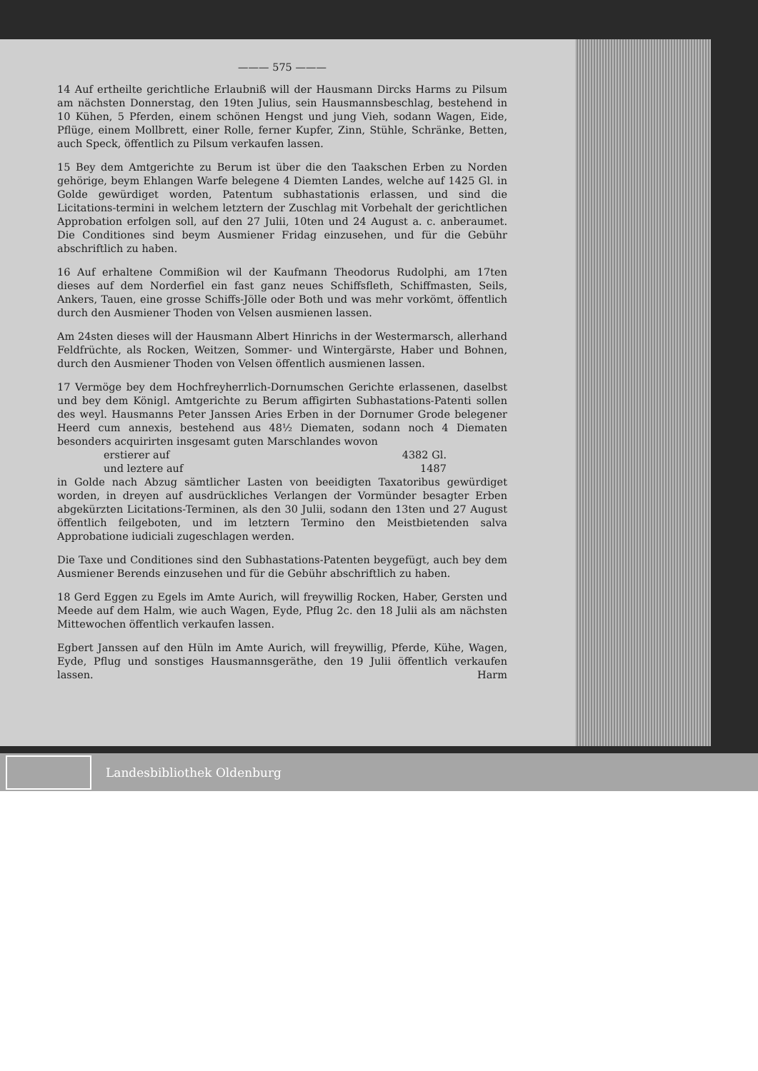——— 575 ———
14 Auf ertheilte gerichtliche Erlaubniß will der Hausmann Dircks Harms zu Pilsum am nächsten Donnerstag, den 19ten Julius, sein Hausmannsbeschlag, bestehend in 10 Kühen, 5 Pferden, einem schönen Hengst und jung Vieh, sodann Wagen, Eide, Pflüge, einem Mollbrett, einer Rolle, ferner Kupfer, Zinn, Stühle, Schränke, Betten, auch Speck, öffentlich zu Pilsum verkaufen lassen.
15 Bey dem Amtgerichte zu Berum ist über die den Taakschen Erben zu Norden gehörige, beym Ehlangen Warfe belegene 4 Diemten Landes, welche auf 1425 Gl. in Golde gewürdiget worden, Patentum subhastationis erlassen, und sind die Licitations-termini in welchem letztern der Zuschlag mit Vorbehalt der gerichtlichen Approbation erfolgen soll, auf den 27 Julii, 10ten und 24 August a. c. anberaumet. Die Conditiones sind beym Ausmiener Fridag einzusehen, und für die Gebühr abschriftlich zu haben.
16 Auf erhaltene Commißion wil der Kaufmann Theodorus Rudolphi, am 17ten dieses auf dem Norderfiel ein fast ganz neues Schiffsfleth, Schiffmasten, Seils, Ankers, Tauen, eine grosse Schiffs-Jölle oder Both und was mehr vorkömt, öffentlich durch den Ausmiener Thoden von Velsen ausmienen lassen.
Am 24sten dieses will der Hausmann Albert Hinrichs in der Westermarsch, allerhand Feldfrüchte, als Rocken, Weitzen, Sommer- und Wintergärste, Haber und Bohnen, durch den Ausmiener Thoden von Velsen öffentlich ausmienen lassen.
17 Vermöge bey dem Hochfreyherrlich-Dornumschen Gerichte erlassenen, daselbst und bey dem Königl. Amtgerichte zu Berum affigirten Subhastations-Patenti sollen des weyl. Hausmanns Peter Janssen Aries Erben in der Dornumer Grode belegener Heerd cum annexis, bestehend aus 48½ Diematen, sodann noch 4 Diematen besonders acquirirten insgesamt guten Marschlandes wovon
erstierer auf 4382 Gl.
und leztere auf 1487
in Golde nach Abzug sämtlicher Lasten von beeidigten Taxatoribus gewürdiget worden, in dreyen auf ausdrückliches Verlangen der Vormünder besagter Erben abgekürzten Licitations-Terminen, als den 30 Julii, sodann den 13ten und 27 August öffentlich feilgeboten, und im letztern Termino den Meistbietenden salva Approbatione iudiciali zugeschlagen werden.
Die Taxe und Conditiones sind den Subhastations-Patenten beygefügt, auch bey dem Ausmiener Berends einzusehen und für die Gebühr abschriftlich zu haben.
18 Gerd Eggen zu Egels im Amte Aurich, will freywillig Rocken, Haber, Gersten und Meede auf dem Halm, wie auch Wagen, Eyde, Pflug 2c. den 18 Julii als am nächsten Mittewochen öffentlich verkaufen lassen.
Egbert Janssen auf den Hüln im Amte Aurich, will freywillig, Pferde, Kühe, Wagen, Eyde, Pflug und sonstiges Hausmannsgeräthe, den 19 Julii öffentlich verkaufen lassen. Harm
Landesbibliothek Oldenburg